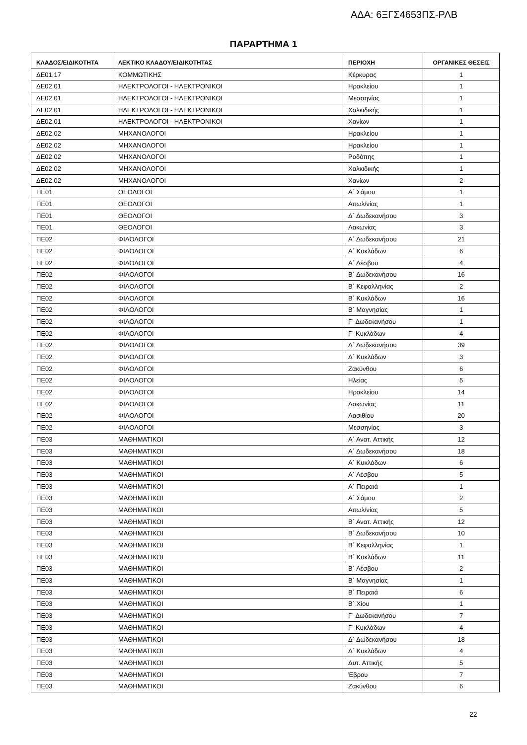ΑΔΑ: 6ΞΓΣ4653ΠΣ-ΡΛΒ
ΠΑΡΑΡΤΗΜΑ 1
| ΚΛΑΔΟΣ/ΕΙΔΙΚΟΤΗΤΑ | ΛΕΚΤΙΚΟ ΚΛΑΔΟΥ/ΕΙΔΙΚΟΤΗΤΑΣ | ΠΕΡΙΟΧΗ | ΟΡΓΑΝΙΚΕΣ ΘΕΣΕΙΣ |
| --- | --- | --- | --- |
| ΔΕ01.17 | ΚΟΜΜΩΤΙΚΗΣ | Κέρκυρας | 1 |
| ΔΕ02.01 | ΗΛΕΚΤΡΟΛΟΓΟΙ - ΗΛΕΚΤΡΟΝΙΚΟΙ | Ηρακλείου | 1 |
| ΔΕ02.01 | ΗΛΕΚΤΡΟΛΟΓΟΙ - ΗΛΕΚΤΡΟΝΙΚΟΙ | Μεσσηνίας | 1 |
| ΔΕ02.01 | ΗΛΕΚΤΡΟΛΟΓΟΙ - ΗΛΕΚΤΡΟΝΙΚΟΙ | Χαλκιδικής | 1 |
| ΔΕ02.01 | ΗΛΕΚΤΡΟΛΟΓΟΙ - ΗΛΕΚΤΡΟΝΙΚΟΙ | Χανίων | 1 |
| ΔΕ02.02 | ΜΗΧΑΝΟΛΟΓΟΙ | Ηρακλείου | 1 |
| ΔΕ02.02 | ΜΗΧΑΝΟΛΟΓΟΙ | Ηρακλείου | 1 |
| ΔΕ02.02 | ΜΗΧΑΝΟΛΟΓΟΙ | Ροδόπης | 1 |
| ΔΕ02.02 | ΜΗΧΑΝΟΛΟΓΟΙ | Χαλκιδικής | 1 |
| ΔΕ02.02 | ΜΗΧΑΝΟΛΟΓΟΙ | Χανίων | 2 |
| ΠΕ01 | ΘΕΟΛΟΓΟΙ | Α΄ Σάμου | 1 |
| ΠΕ01 | ΘΕΟΛΟΓΟΙ | Αιτωλ/νίας | 1 |
| ΠΕ01 | ΘΕΟΛΟΓΟΙ | Δ΄ Δωδεκανήσου | 3 |
| ΠΕ01 | ΘΕΟΛΟΓΟΙ | Λακωνίας | 3 |
| ΠΕ02 | ΦΙΛΟΛΟΓΟΙ | Α΄ Δωδεκανήσου | 21 |
| ΠΕ02 | ΦΙΛΟΛΟΓΟΙ | Α΄ Κυκλάδων | 6 |
| ΠΕ02 | ΦΙΛΟΛΟΓΟΙ | Α΄ Λέσβου | 4 |
| ΠΕ02 | ΦΙΛΟΛΟΓΟΙ | Β΄ Δωδεκανήσου | 16 |
| ΠΕ02 | ΦΙΛΟΛΟΓΟΙ | Β΄ Κεφαλληνίας | 2 |
| ΠΕ02 | ΦΙΛΟΛΟΓΟΙ | Β΄ Κυκλάδων | 16 |
| ΠΕ02 | ΦΙΛΟΛΟΓΟΙ | Β΄ Μαγνησίας | 1 |
| ΠΕ02 | ΦΙΛΟΛΟΓΟΙ | Γ΄ Δωδεκανήσου | 1 |
| ΠΕ02 | ΦΙΛΟΛΟΓΟΙ | Γ΄ Κυκλάδων | 4 |
| ΠΕ02 | ΦΙΛΟΛΟΓΟΙ | Δ΄ Δωδεκανήσου | 39 |
| ΠΕ02 | ΦΙΛΟΛΟΓΟΙ | Δ΄ Κυκλάδων | 3 |
| ΠΕ02 | ΦΙΛΟΛΟΓΟΙ | Ζακύνθου | 6 |
| ΠΕ02 | ΦΙΛΟΛΟΓΟΙ | Ηλείας | 5 |
| ΠΕ02 | ΦΙΛΟΛΟΓΟΙ | Ηρακλείου | 14 |
| ΠΕ02 | ΦΙΛΟΛΟΓΟΙ | Λακωνίας | 11 |
| ΠΕ02 | ΦΙΛΟΛΟΓΟΙ | Λασιθίου | 20 |
| ΠΕ02 | ΦΙΛΟΛΟΓΟΙ | Μεσσηνίας | 3 |
| ΠΕ03 | ΜΑΘΗΜΑΤΙΚΟΙ | Α΄ Ανατ. Αττικής | 12 |
| ΠΕ03 | ΜΑΘΗΜΑΤΙΚΟΙ | Α΄ Δωδεκανήσου | 18 |
| ΠΕ03 | ΜΑΘΗΜΑΤΙΚΟΙ | Α΄ Κυκλάδων | 6 |
| ΠΕ03 | ΜΑΘΗΜΑΤΙΚΟΙ | Α΄ Λέσβου | 5 |
| ΠΕ03 | ΜΑΘΗΜΑΤΙΚΟΙ | Α΄ Πειραιά | 1 |
| ΠΕ03 | ΜΑΘΗΜΑΤΙΚΟΙ | Α΄ Σάμου | 2 |
| ΠΕ03 | ΜΑΘΗΜΑΤΙΚΟΙ | Αιτωλ/νίας | 5 |
| ΠΕ03 | ΜΑΘΗΜΑΤΙΚΟΙ | Β΄ Ανατ. Αττικής | 12 |
| ΠΕ03 | ΜΑΘΗΜΑΤΙΚΟΙ | Β΄ Δωδεκανήσου | 10 |
| ΠΕ03 | ΜΑΘΗΜΑΤΙΚΟΙ | Β΄ Κεφαλληνίας | 1 |
| ΠΕ03 | ΜΑΘΗΜΑΤΙΚΟΙ | Β΄ Κυκλάδων | 11 |
| ΠΕ03 | ΜΑΘΗΜΑΤΙΚΟΙ | Β΄ Λέσβου | 2 |
| ΠΕ03 | ΜΑΘΗΜΑΤΙΚΟΙ | Β΄ Μαγνησίας | 1 |
| ΠΕ03 | ΜΑΘΗΜΑΤΙΚΟΙ | Β΄ Πειραιά | 6 |
| ΠΕ03 | ΜΑΘΗΜΑΤΙΚΟΙ | Β΄ Χίου | 1 |
| ΠΕ03 | ΜΑΘΗΜΑΤΙΚΟΙ | Γ΄ Δωδεκανήσου | 7 |
| ΠΕ03 | ΜΑΘΗΜΑΤΙΚΟΙ | Γ΄ Κυκλάδων | 4 |
| ΠΕ03 | ΜΑΘΗΜΑΤΙΚΟΙ | Δ΄ Δωδεκανήσου | 18 |
| ΠΕ03 | ΜΑΘΗΜΑΤΙΚΟΙ | Δ΄ Κυκλάδων | 4 |
| ΠΕ03 | ΜΑΘΗΜΑΤΙΚΟΙ | Δυτ. Αττικής | 5 |
| ΠΕ03 | ΜΑΘΗΜΑΤΙΚΟΙ | Έβρου | 7 |
| ΠΕ03 | ΜΑΘΗΜΑΤΙΚΟΙ | Ζακύνθου | 6 |
22